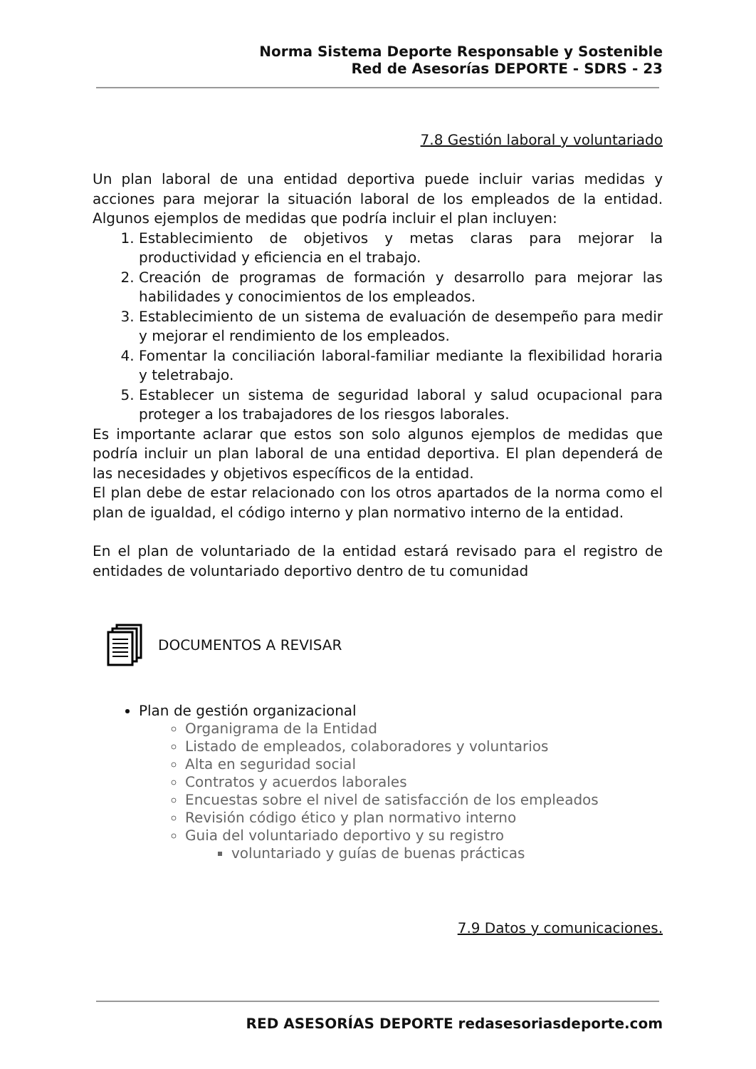Norma Sistema Deporte Responsable y Sostenible
Red de Asesorías DEPORTE - SDRS - 23
7.8 Gestión laboral y voluntariado
Un plan laboral de una entidad deportiva puede incluir varias medidas y acciones para mejorar la situación laboral de los empleados de la entidad. Algunos ejemplos de medidas que podría incluir el plan incluyen:
1. Establecimiento de objetivos y metas claras para mejorar la productividad y eficiencia en el trabajo.
2. Creación de programas de formación y desarrollo para mejorar las habilidades y conocimientos de los empleados.
3. Establecimiento de un sistema de evaluación de desempeño para medir y mejorar el rendimiento de los empleados.
4. Fomentar la conciliación laboral-familiar mediante la flexibilidad horaria y teletrabajo.
5. Establecer un sistema de seguridad laboral y salud ocupacional para proteger a los trabajadores de los riesgos laborales.
Es importante aclarar que estos son solo algunos ejemplos de medidas que podría incluir un plan laboral de una entidad deportiva. El plan dependerá de las necesidades y objetivos específicos de la entidad.
El plan debe de estar relacionado con los otros apartados de la norma como el plan de igualdad, el código interno y plan normativo interno de la entidad.
En el plan de voluntariado de la entidad estará revisado para el registro de entidades de voluntariado deportivo dentro de tu comunidad
DOCUMENTOS A REVISAR
Plan de gestión organizacional
Organigrama de la Entidad
Listado de empleados, colaboradores y voluntarios
Alta en seguridad social
Contratos y acuerdos laborales
Encuestas sobre el nivel de satisfacción de los empleados
Revisión código ético y plan normativo interno
Guia del voluntariado deportivo y su registro
voluntariado y guías de buenas prácticas
7.9 Datos y comunicaciones.
RED ASESORÍAS DEPORTE redasesoriasdeporte.com